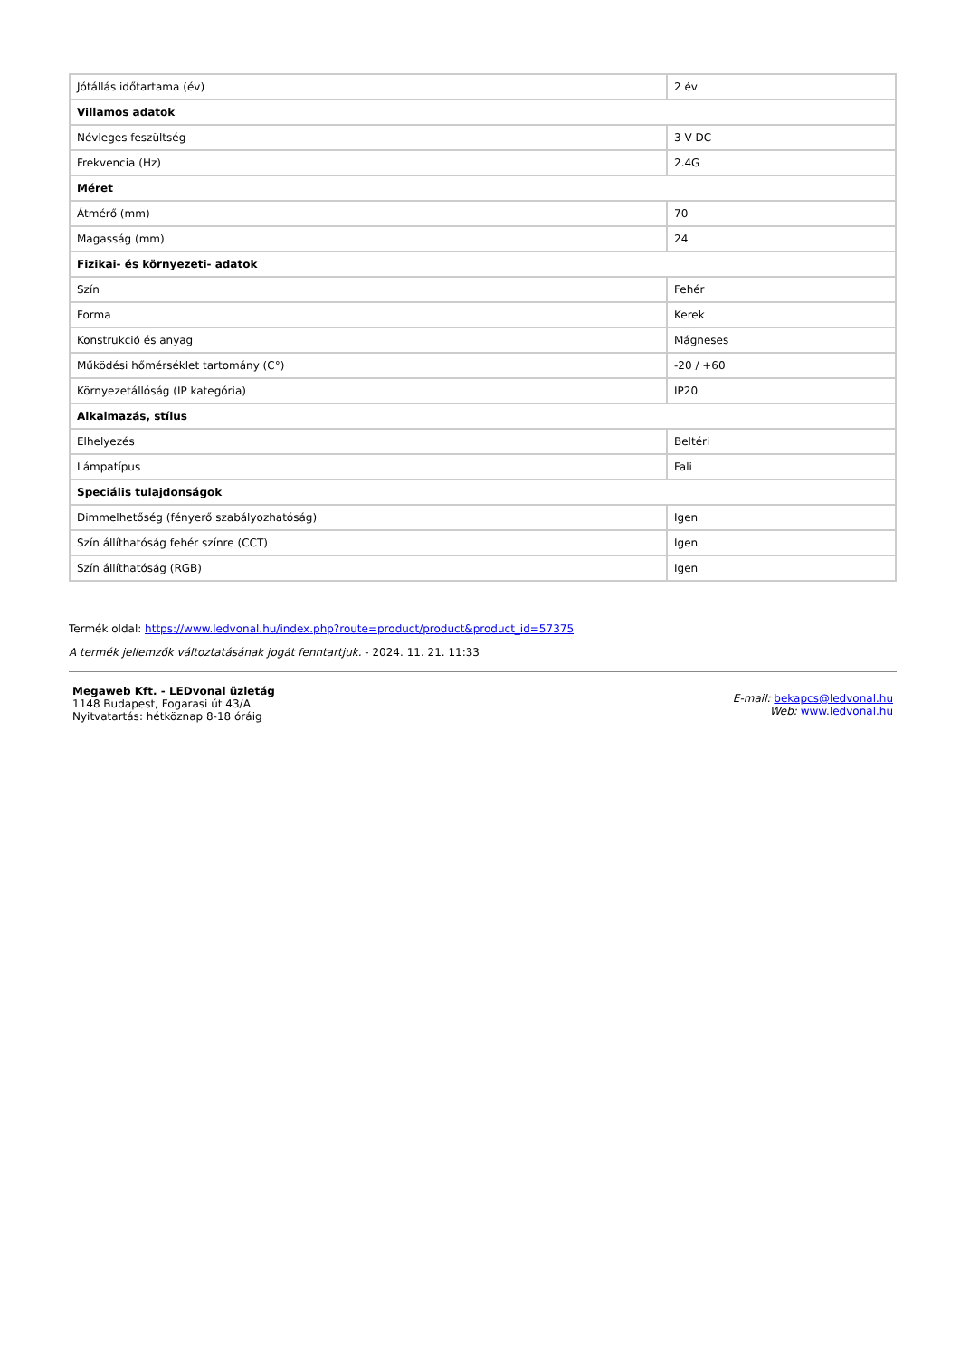| Jótállás időtartama (év) | 2 év |
| Villamos adatok | |
| Névleges feszültség | 3 V DC |
| Frekvencia (Hz) | 2.4G |
| Méret | |
| Átmérő (mm) | 70 |
| Magasság (mm) | 24 |
| Fizikai- és környezeti- adatok | |
| Szín | Fehér |
| Forma | Kerek |
| Konstrukció és anyag | Mágneses |
| Működési hőmérséklet tartomány (C°) | -20 / +60 |
| Környezetállóság (IP kategória) | IP20 |
| Alkalmazás, stílus | |
| Elhelyezés | Beltéri |
| Lámpatípus | Fali |
| Speciális tulajdonságok | |
| Dimmelhetőség (fényerő szabályozhatóság) | Igen |
| Szín állíthatóság fehér színre (CCT) | Igen |
| Szín állíthatóság (RGB) | Igen |
Termék oldal: https://www.ledvonal.hu/index.php?route=product/product&product_id=57375
A termék jellemzők változtatásának jogát fenntartjuk. - 2024. 11. 21. 11:33
Megaweb Kft. - LEDvonal üzletág
1148 Budapest, Fogarasi út 43/A
Nyitvatartás: hétköznap 8-18 óráig
E-mail: bekapcs@ledvonal.hu
Web: www.ledvonal.hu